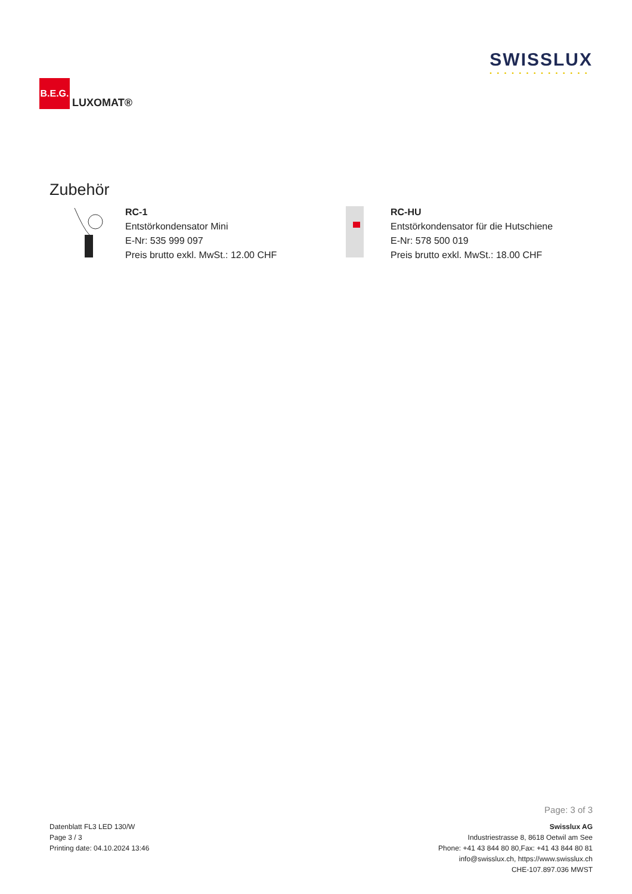B.E.G.
LUXOMAT®
SWISSLUX
• • • • • • • • • • • • • •
Zubehör
RC-1
Entstörkondensator Mini
E-Nr: 535 999 097
Preis brutto exkl. MwSt.: 12.00 CHF
RC-HU
Entstörkondensator für die Hutschiene
E-Nr: 578 500 019
Preis brutto exkl. MwSt.: 18.00 CHF
Page: 3 of 3
Datenblatt FL3 LED 130/W
Page 3 / 3
Printing date: 04.10.2024 13:46
Swisslux AG
Industriestrasse 8, 8618 Oetwil am See
Phone: +41 43 844 80 80,Fax: +41 43 844 80 81
info@swisslux.ch, https://www.swisslux.ch
CHE-107.897.036 MWST